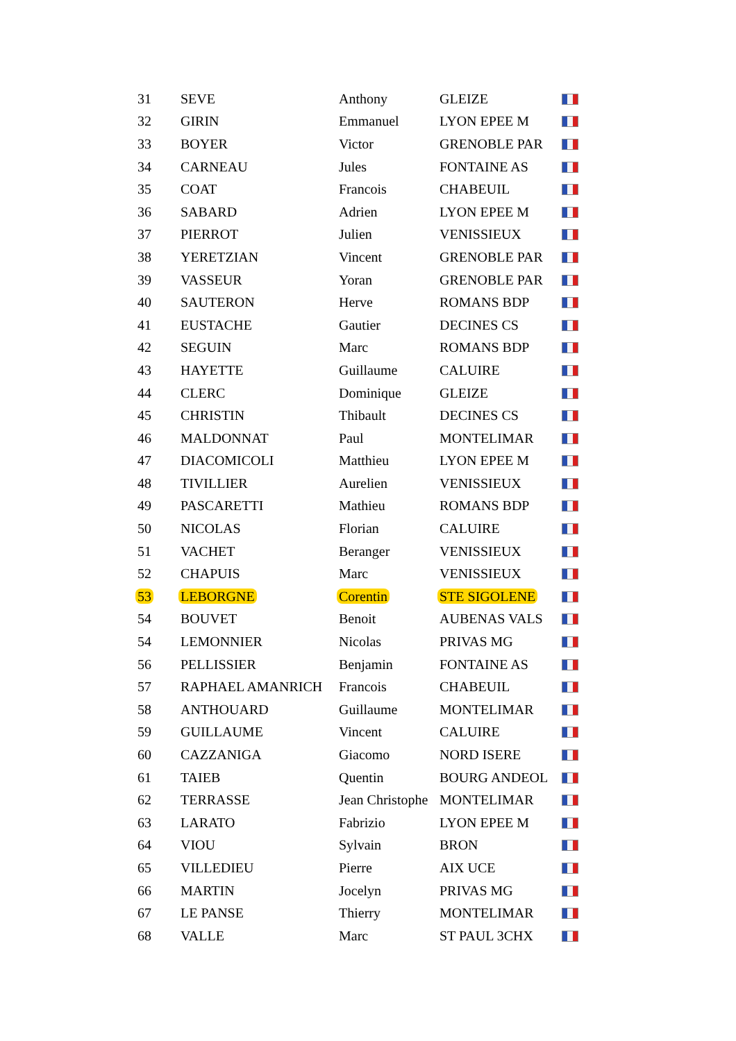| 31 | SEVE | Anthony | GLEIZE | |
| 32 | GIRIN | Emmanuel | LYON EPEE M | |
| 33 | BOYER | Victor | GRENOBLE PAR | |
| 34 | CARNEAU | Jules | FONTAINE AS | |
| 35 | COAT | Francois | CHABEUIL | |
| 36 | SABARD | Adrien | LYON EPEE M | |
| 37 | PIERROT | Julien | VENISSIEUX | |
| 38 | YERETZIAN | Vincent | GRENOBLE PAR | |
| 39 | VASSEUR | Yoran | GRENOBLE PAR | |
| 40 | SAUTERON | Herve | ROMANS BDP | |
| 41 | EUSTACHE | Gautier | DECINES CS | |
| 42 | SEGUIN | Marc | ROMANS BDP | |
| 43 | HAYETTE | Guillaume | CALUIRE | |
| 44 | CLERC | Dominique | GLEIZE | |
| 45 | CHRISTIN | Thibault | DECINES CS | |
| 46 | MALDONNAT | Paul | MONTELIMAR | |
| 47 | DIACOMICOLI | Matthieu | LYON EPEE M | |
| 48 | TIVILLIER | Aurelien | VENISSIEUX | |
| 49 | PASCARETTI | Mathieu | ROMANS BDP | |
| 50 | NICOLAS | Florian | CALUIRE | |
| 51 | VACHET | Beranger | VENISSIEUX | |
| 52 | CHAPUIS | Marc | VENISSIEUX | |
| 53 | LEBORGNE | Corentin | STE SIGOLENE | |
| 54 | BOUVET | Benoit | AUBENAS VALS | |
| 54 | LEMONNIER | Nicolas | PRIVAS MG | |
| 56 | PELLISSIER | Benjamin | FONTAINE AS | |
| 57 | RAPHAEL AMANRICH | Francois | CHABEUIL | |
| 58 | ANTHOUARD | Guillaume | MONTELIMAR | |
| 59 | GUILLAUME | Vincent | CALUIRE | |
| 60 | CAZZANIGA | Giacomo | NORD ISERE | |
| 61 | TAIEB | Quentin | BOURG ANDEOL | |
| 62 | TERRASSE | Jean Christophe | MONTELIMAR | |
| 63 | LARATO | Fabrizio | LYON EPEE M | |
| 64 | VIOU | Sylvain | BRON | |
| 65 | VILLEDIEU | Pierre | AIX UCE | |
| 66 | MARTIN | Jocelyn | PRIVAS MG | |
| 67 | LE PANSE | Thierry | MONTELIMAR | |
| 68 | VALLE | Marc | ST PAUL 3CHX | |